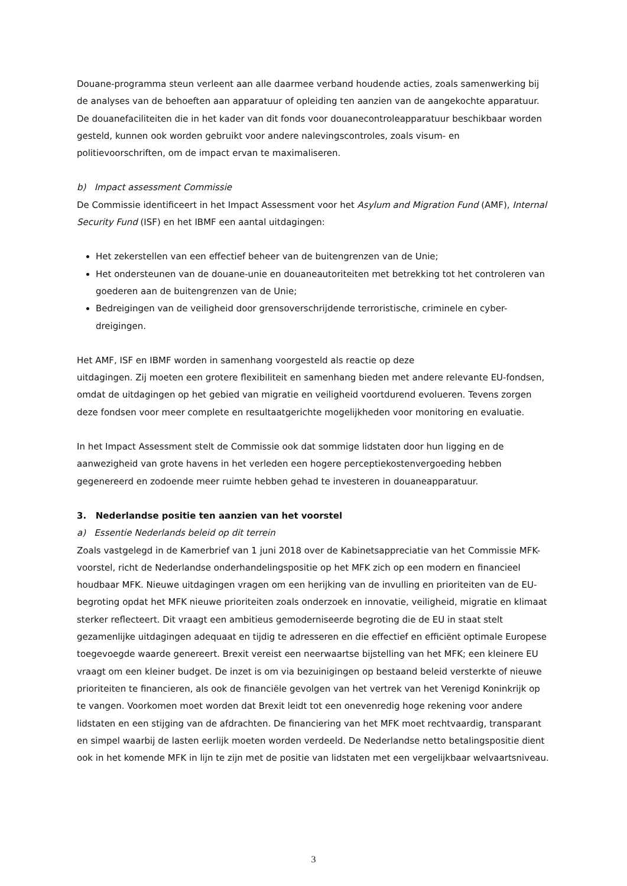Douane-programma steun verleent aan alle daarmee verband houdende acties, zoals samenwerking bij de analyses van de behoeften aan apparatuur of opleiding ten aanzien van de aangekochte apparatuur. De douanefaciliteiten die in het kader van dit fonds voor douanecontroleapparatuur beschikbaar worden gesteld, kunnen ook worden gebruikt voor andere nalevingscontroles, zoals visum- en politievoorschriften, om de impact ervan te maximaliseren.
b) Impact assessment Commissie
De Commissie identificeert in het Impact Assessment voor het Asylum and Migration Fund (AMF), Internal Security Fund (ISF) en het IBMF een aantal uitdagingen:
Het zekerstellen van een effectief beheer van de buitengrenzen van de Unie;
Het ondersteunen van de douane-unie en douaneautoriteiten met betrekking tot het controleren van goederen aan de buitengrenzen van de Unie;
Bedreigingen van de veiligheid door grensoverschrijdende terroristische, criminele en cyber-dreigingen.
Het AMF, ISF en IBMF worden in samenhang voorgesteld als reactie op deze
uitdagingen. Zij moeten een grotere flexibiliteit en samenhang bieden met andere relevante EU-fondsen, omdat de uitdagingen op het gebied van migratie en veiligheid voortdurend evolueren. Tevens zorgen deze fondsen voor meer complete en resultaatgerichte mogelijkheden voor monitoring en evaluatie.
In het Impact Assessment stelt de Commissie ook dat sommige lidstaten door hun ligging en de aanwezigheid van grote havens in het verleden een hogere perceptiekostenvergoeding hebben gegenereerd en zodoende meer ruimte hebben gehad te investeren in douaneapparatuur.
3. Nederlandse positie ten aanzien van het voorstel
a) Essentie Nederlands beleid op dit terrein
Zoals vastgelegd in de Kamerbrief van 1 juni 2018 over de Kabinetsappreciatie van het Commissie MFK-voorstel, richt de Nederlandse onderhandelingspositie op het MFK zich op een modern en financieel houdbaar MFK. Nieuwe uitdagingen vragen om een herijking van de invulling en prioriteiten van de EU-begroting opdat het MFK nieuwe prioriteiten zoals onderzoek en innovatie, veiligheid, migratie en klimaat sterker reflecteert. Dit vraagt een ambitieus gemoderniseerde begroting die de EU in staat stelt gezamenlijke uitdagingen adequaat en tijdig te adresseren en die effectief en efficiënt optimale Europese toegevoegde waarde genereert. Brexit vereist een neerwaartse bijstelling van het MFK; een kleinere EU vraagt om een kleiner budget. De inzet is om via bezuinigingen op bestaand beleid versterkte of nieuwe prioriteiten te financieren, als ook de financiële gevolgen van het vertrek van het Verenigd Koninkrijk op te vangen. Voorkomen moet worden dat Brexit leidt tot een onevenredig hoge rekening voor andere lidstaten en een stijging van de afdrachten. De financiering van het MFK moet rechtvaardig, transparant en simpel waarbij de lasten eerlijk moeten worden verdeeld. De Nederlandse netto betalingspositie dient ook in het komende MFK in lijn te zijn met de positie van lidstaten met een vergelijkbaar welvaartsniveau.
3